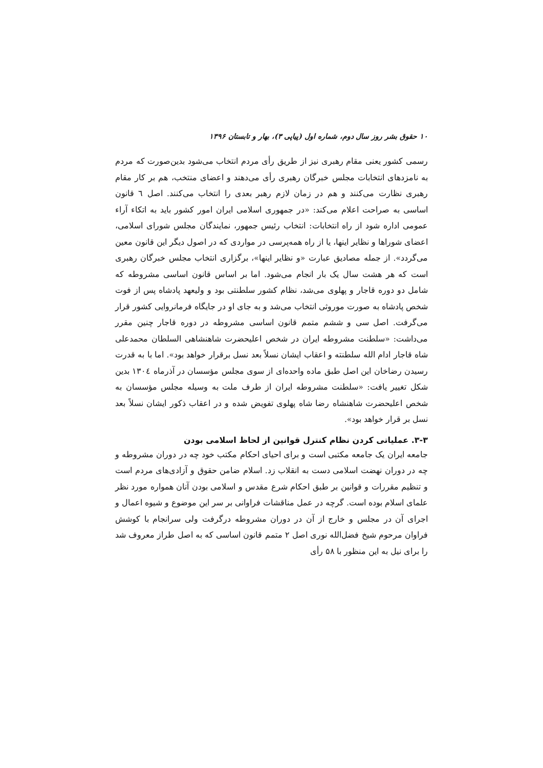۱۰ حقوق بشر روز سال دوم، شماره اول (پیاپی ۳)، بهار و تابستان ۱۳۹۶
رسمی کشور یعنی مقام رهبری نیز از طریق رأی مردم انتخاب می‌شود بدین‌صورت که مردم به نامزدهای انتخابات مجلس خبرگان رهبری رأی می‌دهند و اعضای منتخب، هم بر کار مقام رهبری نظارت می‌کنند و هم در زمان لازم رهبر بعدی را انتخاب می‌کنند. اصل ٦ قانون اساسی به صراحت اعلام می‌کند: «در جمهوری اسلامی ایران امور کشور باید به اتکاء آراء عمومی اداره شود از راه انتخابات: انتخاب رئیس جمهور، نمایندگان مجلس شورای اسلامی، اعضای شوراها و نظایر اینها، یا از راه همه‌پرسی در مواردی که در اصول دیگر این قانون معین می‌گردد». از جمله مصادیق عبارت «و نظایر اینها»، برگزاری انتخاب مجلس خبرگان رهبری است که هر هشت سال یک بار انجام می‌شود. اما بر اساس قانون اساسی مشروطه که شامل دو دوره قاجار و پهلوی می‌شد، نظام کشور سلطنتی بود و ولیعهد پادشاه پس از فوت شخص پادشاه به صورت موروثی انتخاب می‌شد و به جای او در جایگاه فرمانروایی کشور قرار می‌گرفت. اصل سی و ششم متمم قانون اساسی مشروطه در دوره قاجار چنین مقرر می‌داشت: «سلطنت مشروطه ایران در شخص اعلیحضرت شاهنشاهی السلطان محمدعلی شاه قاجار ادام الله سلطنته و اعقاب ایشان نسلاً بعد نسل برقرار خواهد بود». اما با به قدرت رسیدن رضاخان این اصل طبق ماده واحده‌ای از سوی مجلس مؤسسان در آذرماه ۱۳۰٤ بدین شکل تغییر یافت: «سلطنت مشروطه ایران از طرف ملت به وسیله مجلس مؤسسان به شخص اعلیحضرت شاهنشاه رضا شاه پهلوی تفویض شده و در اعقاب ذکور ایشان نسلاً بعد نسل بر قرار خواهد بود».
۳-۳. عملیاتی کردن نظام کنترل قوانین از لحاظ اسلامی بودن
جامعه ایران یک جامعه مکتبی است و برای احیای احکام مکتب خود چه در دوران مشروطه و چه در دوران نهضت اسلامی دست به انقلاب زد. اسلام ضامن حقوق و آزادی‌های مردم است و تنظیم مقررات و قوانین بر طبق احکام شرع مقدس و اسلامی بودن آنان همواره مورد نظر علمای اسلام بوده است. گرچه در عمل مناقشات فراوانی بر سر این موضوع و شیوه اعمال و اجرای آن در مجلس و خارج از آن در دوران مشروطه درگرفت ولی سرانجام با کوشش فراوان مرحوم شیخ فضل‌الله نوری اصل ۲ متمم قانون اساسی که به اصل طراز معروف شد را برای نیل به این منظور با ۵۸ رأی